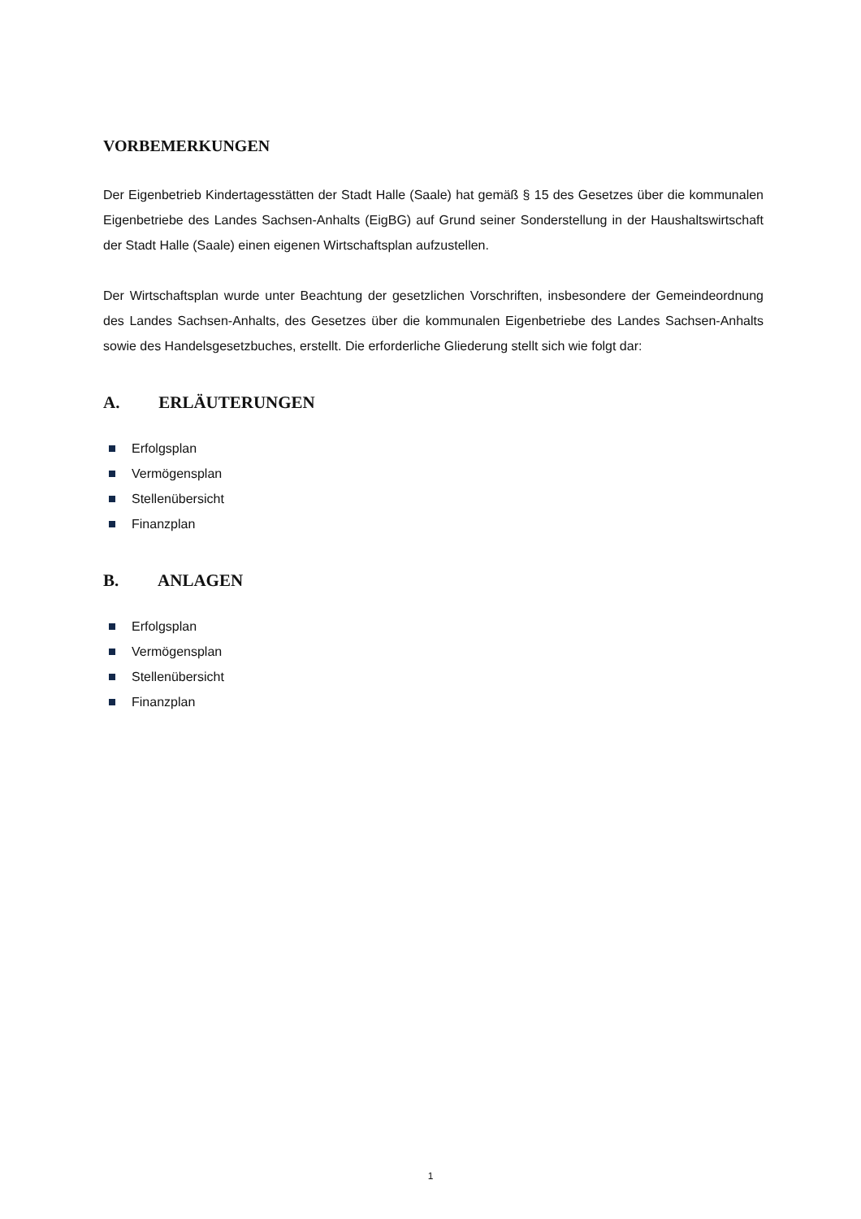VORBEMERKUNGEN
Der Eigenbetrieb Kindertagesstätten der Stadt Halle (Saale) hat gemäß § 15 des Gesetzes über die kommunalen Eigenbetriebe des Landes Sachsen-Anhalts (EigBG) auf Grund seiner Sonderstellung in der Haushaltswirtschaft der Stadt Halle (Saale) einen eigenen Wirtschaftsplan aufzustellen.
Der Wirtschaftsplan wurde unter Beachtung der gesetzlichen Vorschriften, insbesondere der Gemeindeordnung des Landes Sachsen-Anhalts, des Gesetzes über die kommunalen Eigenbetriebe des Landes Sachsen-Anhalts sowie des Handelsgesetzbuches, erstellt. Die erforderliche Gliederung stellt sich wie folgt dar:
A. ERLÄUTERUNGEN
Erfolgsplan
Vermögensplan
Stellenübersicht
Finanzplan
B. ANLAGEN
Erfolgsplan
Vermögensplan
Stellenübersicht
Finanzplan
1